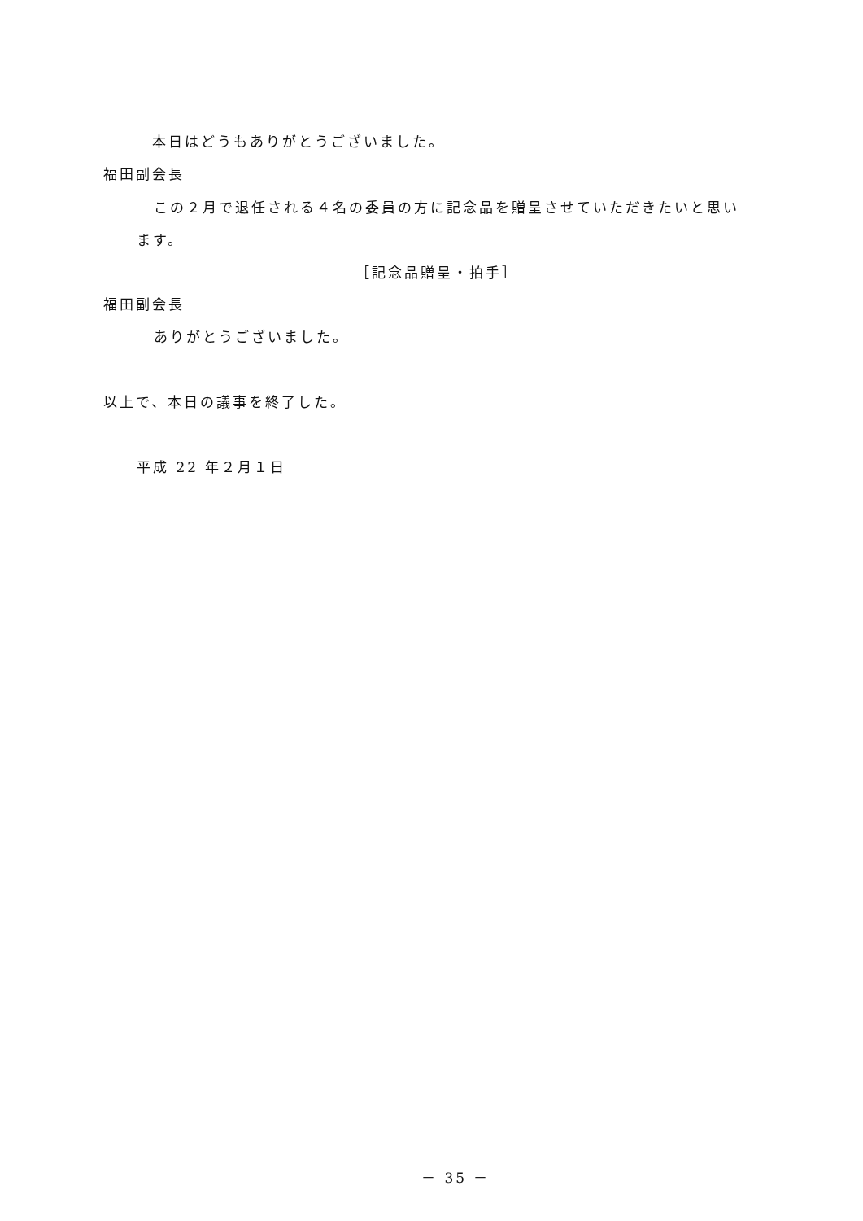本日はどうもありがとうございました。
福田副会長
この２月で退任される４名の委員の方に記念品を贈呈させていただきたいと思い
ます。
［記念品贈呈・拍手］
福田副会長
ありがとうございました。
以上で、本日の議事を終了した。
平成 22 年２月１日
－ 35 －